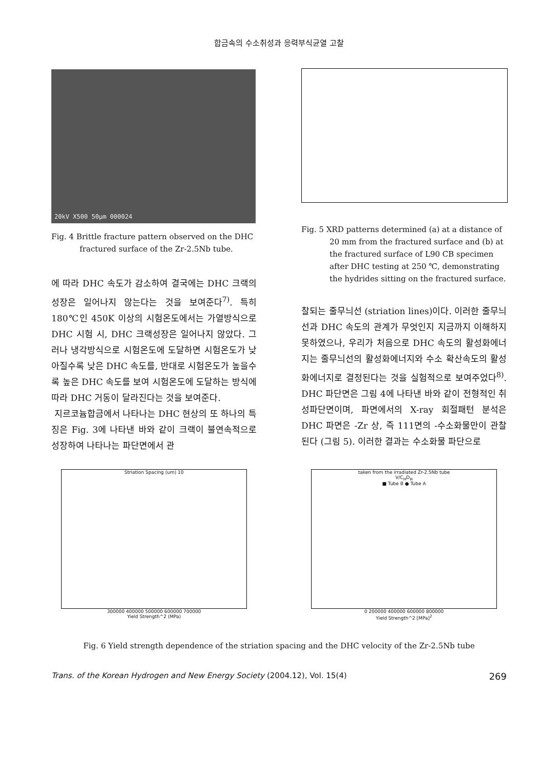합금속의 수소취성과 응력부식균열 고찰
20kV X500 50µm 000024
Fig. 4 Brittle fracture pattern observed on the DHC
fractured surface of the Zr-2.5Nb tube.
에 따라 DHC 속도가 감소하여 결국에는 DHC 크랙의 성장은 일어나지 않는다는 것을 보여준다<sup>7)</sup>. 특히 180℃인 450K 이상의 시험온도에서는 가열방식으로 DHC 시험 시, DHC 크랙성장은 일어나지 않았다. 그러나 냉각방식으로 시험온도에 도달하면 시험온도가 낮아질수록 낮은 DHC 속도를, 반대로 시험온도가 높을수록 높은 DHC 속도를 보여 시험온도에 도달하는 방식에 따라 DHC 거동이 달라진다는 것을 보여준다.
지르코늄합금에서 나타나는 DHC 현상의 또 하나의 특징은 Fig. 3에 나타낸 바와 같이 크랙이 불연속적으로 성장하여 나타나는 파단면에서 관
Fig. 5 XRD patterns determined (a) at a distance of
20 mm from the fractured surface and (b) at
the fractured surface of L90 CB specimen
after DHC testing at 250 ℃, demonstrating
the hydrides sitting on the fractured surface.
찰되는 줄무늬선 (striation lines)이다. 이러한 줄무늬선과 DHC 속도의 관계가 무엇인지 지금까지 이해하지 못하였으나, 우리가 처음으로 DHC 속도의 활성화에너지는 줄무늬선의 활성화에너지와 수소 확산속도의 활성화에너지로 결정된다는 것을 실험적으로 보여주었다<sup>8)</sup>. DHC 파단면은 그림 4에 나타낸 바와 같이 전형적인 취성파단면이며, 파면에서의 X-ray 회절패턴 분석은 DHC 파면은 -Zr 상, 즉 111면의 -수소화물만이 관찰된다 (그림 5). 이러한 결과는 수소화물 파단으로
Striation Spacing (um) 10
300000 400000 500000 600000 700000
Yield Strength^2 (MPa)
taken from the irradiated Zr-2.5Nb tube
V/C<sub>H</sub>D<sub>H</sub>
■ Tube B ● Tube A
0 200000 400000 600000 800000
Yield Strength^2 [MPa]<sup>2</sup>
Fig. 6 Yield strength dependence of the striation spacing and the DHC velocity of the Zr-2.5Nb tube
Trans. of the Korean Hydrogen and New Energy Society (2004.12), Vol. 15(4) 269